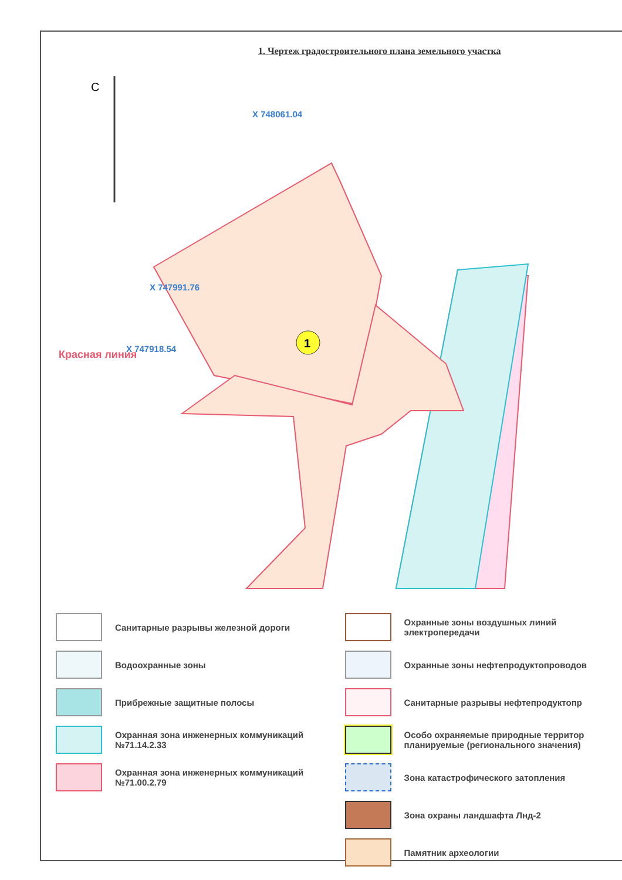1. Чертеж градостроительного плана земельного участка
1
X 747991.76
X 748061.04
X 747918.54
Красная линия
С
Санитарные разрывы железной дороги
Охранные зоны воздушных линий электропередачи
Водоохранные зоны
Охранные зоны нефтепродуктопроводов
Прибрежные защитные полосы
Санитарные разрывы нефтепродуктопр
Охранная зона инженерных коммуникаций №71.14.2.33
Особо охраняемые природные территор планируемые (регионального значения)
Охранная зона инженерных коммуникаций №71.00.2.79
Зона катастрофического затопления
Зона охраны ландшафта Лнд-2
Памятник археологии